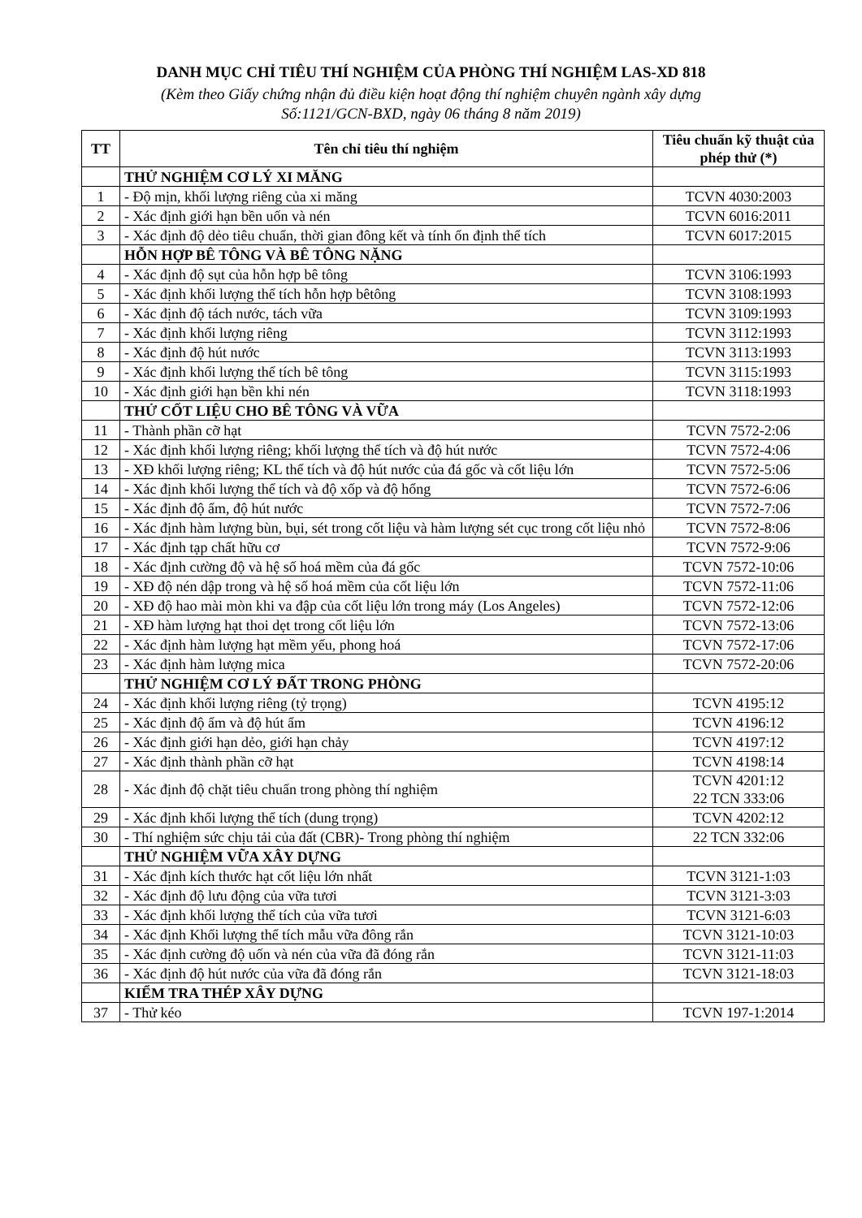DANH MỤC CHỈ TIÊU THÍ NGHIỆM CỦA PHÒNG THÍ NGHIỆM LAS-XD 818
(Kèm theo Giấy chứng nhận đủ điều kiện hoạt động thí nghiệm chuyên ngành xây dựng
Số:1121/GCN-BXD, ngày 06 tháng 8 năm 2019)
| TT | Tên chỉ tiêu thí nghiệm | Tiêu chuẩn kỹ thuật của phép thử (*) |
| --- | --- | --- |
| | THỬ NGHIỆM CƠ LÝ XI MĂNG | |
| 1 | - Độ mịn, khối lượng riêng của xi măng | TCVN 4030:2003 |
| 2 | - Xác định giới hạn bền uốn và nén | TCVN 6016:2011 |
| 3 | - Xác định độ dẻo tiêu chuẩn, thời gian đông kết và tính ổn định thể tích | TCVN 6017:2015 |
| | HỖN HỢP BÊ TÔNG VÀ BÊ TÔNG NẶNG | |
| 4 | - Xác định độ sụt của hỗn hợp bê tông | TCVN 3106:1993 |
| 5 | - Xác định khối lượng thể tích hỗn hợp bêtông | TCVN 3108:1993 |
| 6 | - Xác định độ tách nước, tách vữa | TCVN 3109:1993 |
| 7 | - Xác định khối lượng riêng | TCVN 3112:1993 |
| 8 | - Xác định độ hút nước | TCVN 3113:1993 |
| 9 | - Xác định khối lượng thể tích bê tông | TCVN 3115:1993 |
| 10 | - Xác định giới hạn bền khi nén | TCVN 3118:1993 |
| | THỬ CỐT LIỆU CHO BÊ TÔNG VÀ VỮA | |
| 11 | - Thành phần cỡ hạt | TCVN 7572-2:06 |
| 12 | - Xác định khối lượng riêng; khối lượng thể tích và độ hút nước | TCVN 7572-4:06 |
| 13 | - XĐ khối lượng riêng; KL thể tích và độ hút nước của đá gốc và cốt liệu lớn | TCVN 7572-5:06 |
| 14 | - Xác định khối lượng thể tích và độ xốp và độ hổng | TCVN 7572-6:06 |
| 15 | - Xác định độ ẩm, độ hút nước | TCVN 7572-7:06 |
| 16 | - Xác định hàm lượng bùn, bụi, sét trong cốt liệu và hàm lượng sét cục trong cốt liệu nhỏ | TCVN 7572-8:06 |
| 17 | - Xác định tạp chất hữu cơ | TCVN 7572-9:06 |
| 18 | - Xác định cường độ và hệ số hoá mềm của đá gốc | TCVN 7572-10:06 |
| 19 | - XĐ độ nén dập trong và hệ số hoá mềm của cốt liệu lớn | TCVN 7572-11:06 |
| 20 | - XĐ độ hao mài mòn khi va đập của cốt liệu lớn trong máy (Los Angeles) | TCVN 7572-12:06 |
| 21 | - XĐ hàm lượng hạt thoi dẹt trong cốt liệu lớn | TCVN 7572-13:06 |
| 22 | - Xác định hàm lượng hạt mềm yếu, phong hoá | TCVN 7572-17:06 |
| 23 | - Xác định hàm lượng mica | TCVN 7572-20:06 |
| | THỬ NGHIỆM CƠ LÝ ĐẤT TRONG PHÒNG | |
| 24 | - Xác định khối lượng riêng (tỷ trọng) | TCVN 4195:12 |
| 25 | - Xác định độ ẩm và độ hút ẩm | TCVN 4196:12 |
| 26 | - Xác định giới hạn dẻo, giới hạn chảy | TCVN 4197:12 |
| 27 | - Xác định thành phần cỡ hạt | TCVN 4198:14 |
| 28 | - Xác định độ chặt tiêu chuẩn trong phòng thí nghiệm | TCVN 4201:12 22 TCN 333:06 |
| 29 | - Xác định khối lượng thể tích (dung trọng) | TCVN 4202:12 |
| 30 | - Thí nghiệm sức chịu tải của đất (CBR)- Trong phòng thí nghiệm | 22 TCN 332:06 |
| | THỬ NGHIỆM VỮA XÂY DỰNG | |
| 31 | - Xác định kích thước hạt cốt liệu lớn nhất | TCVN 3121-1:03 |
| 32 | - Xác định độ lưu động của vữa tươi | TCVN 3121-3:03 |
| 33 | - Xác định khối lượng thể tích của vữa tươi | TCVN 3121-6:03 |
| 34 | - Xác định Khối lượng thể tích mẫu vữa đông rắn | TCVN 3121-10:03 |
| 35 | - Xác định cường độ uốn và nén của vữa đã đóng rắn | TCVN 3121-11:03 |
| 36 | - Xác định độ hút nước của vữa đã đóng rắn | TCVN 3121-18:03 |
| | KIỂM TRA THÉP XÂY DỰNG | |
| 37 | - Thử kéo | TCVN 197-1:2014 |